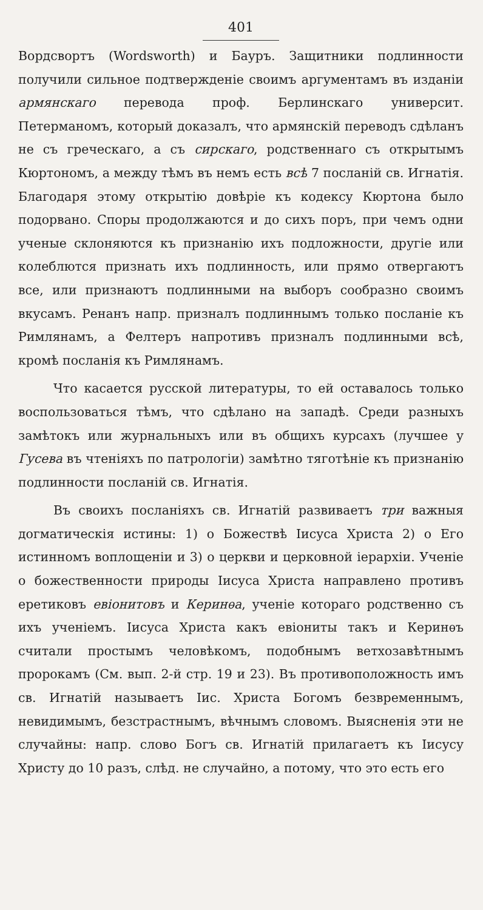401
Вордсвортъ (Wordsworth) и Бауръ. Защитники подлинности получили сильное подтвержденіе своимъ аргументамъ въ изданіи армянскаго перевода проф. Берлинскаго университ. Петерманомъ, который доказалъ, что армянскій переводъ сдѣланъ не съ греческаго, а съ сирскаго, родственнаго съ открытымъ Кюртономъ, а между тѣмъ въ немъ есть всѣ 7 посланій св. Игнатія. Благодаря этому открытію довѣріе къ кодексу Кюртона было подорвано. Споры продолжаются и до сихъ поръ, при чемъ одни ученые склоняются къ признанію ихъ подложности, другіе или колеблются признать ихъ подлинность, или прямо отвергаютъ все, или признаютъ подлинными на выборъ сообразно своимъ вкусамъ. Ренанъ напр. призналъ подлиннымъ только посланіе къ Римлянамъ, а Фелтеръ напротивъ призналъ подлинными всѣ, кромѣ посланія къ Римлянамъ.
Что касается русской литературы, то ей оставалось только воспользоваться тѣмъ, что сдѣлано на западѣ. Среди разныхъ замѣтокъ или журнальныхъ или въ общихъ курсахъ (лучшее у Гусева въ чтеніяхъ по патрологіи) замѣтно тяготѣніе къ признанію подлинности посланій св. Игнатія.
Въ своихъ посланіяхъ св. Игнатій развиваетъ три важныя догматическія истины: 1) о Божествѣ Іисуса Христа 2) о Его истинномъ воплощеніи и 3) о церкви и церковной іерархіи. Ученіе о божественности природы Іисуса Христа направлено противъ еретиковъ евіонитовъ и Керинѳа, ученіе котораго родственно съ ихъ ученіемъ. Іисуса Христа какъ евіониты такъ и Керинѳъ считали простымъ человѣкомъ, подобнымъ ветхозавѣтнымъ пророкамъ (См. вып. 2-й стр. 19 и 23). Въ противоположность имъ св. Игнатій называетъ Іис. Христа Богомъ безвременнымъ, невидимымъ, безстрастнымъ, вѣчнымъ словомъ. Выясненія эти не случайны: напр. слово Богъ св. Игнатій прилагаетъ къ Іисусу Христу до 10 разъ, слѣд. не случайно, а потому, что это есть его